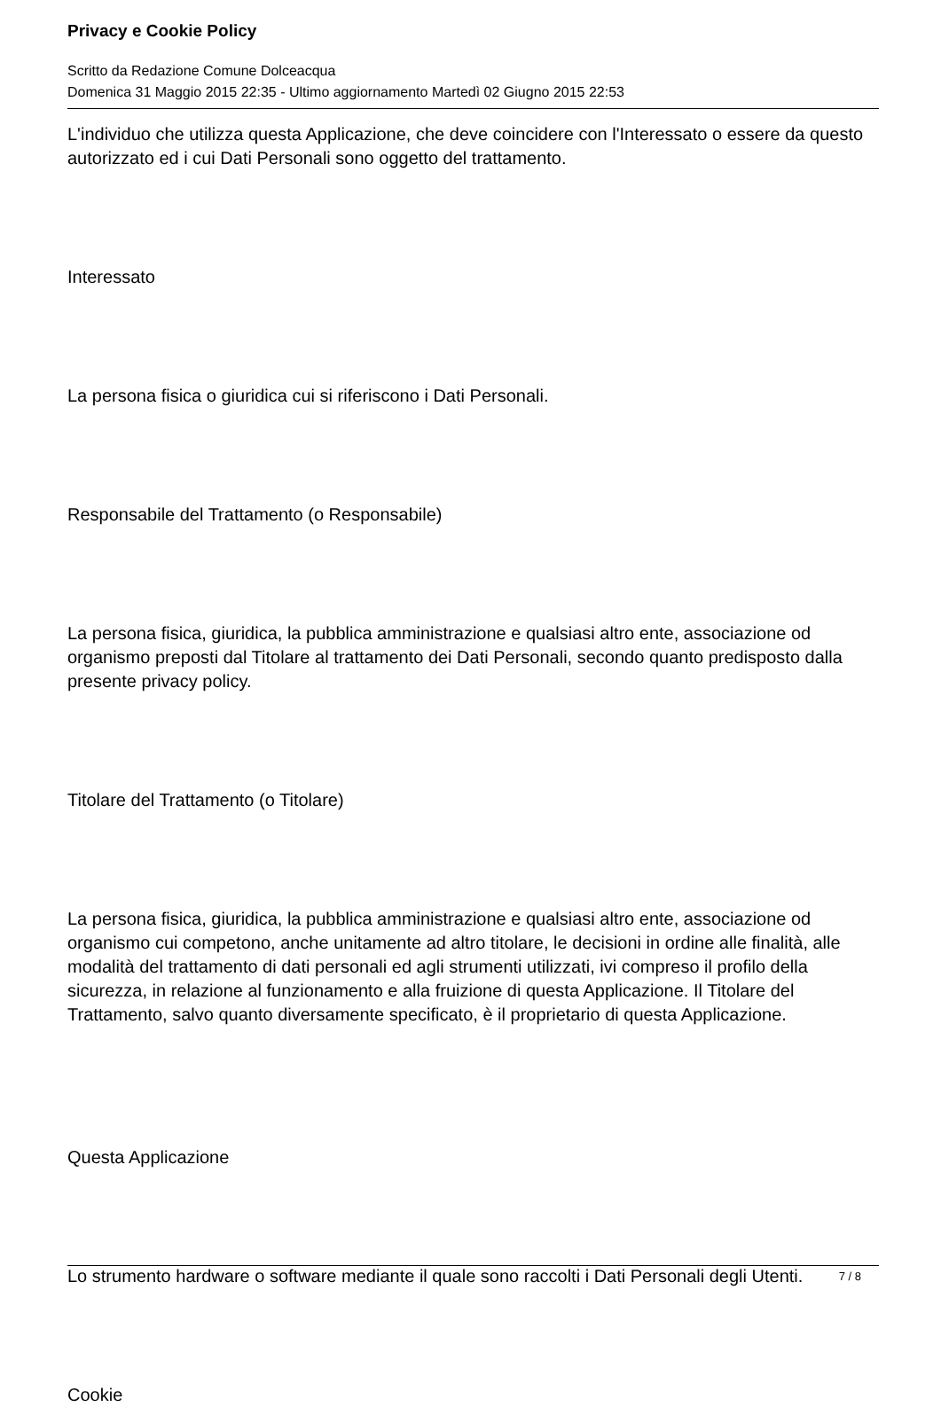Privacy e Cookie Policy
Scritto da Redazione Comune Dolceacqua
Domenica 31 Maggio 2015 22:35 - Ultimo aggiornamento Martedì 02 Giugno 2015 22:53
L'individuo che utilizza questa Applicazione, che deve coincidere con l'Interessato o essere da questo autorizzato ed i cui Dati Personali sono oggetto del trattamento.
Interessato
La persona fisica o giuridica cui si riferiscono i Dati Personali.
Responsabile del Trattamento (o Responsabile)
La persona fisica, giuridica, la pubblica amministrazione e qualsiasi altro ente, associazione od organismo preposti dal Titolare al trattamento dei Dati Personali, secondo quanto predisposto dalla presente privacy policy.
Titolare del Trattamento (o Titolare)
La persona fisica, giuridica, la pubblica amministrazione e qualsiasi altro ente, associazione od organismo cui competono, anche unitamente ad altro titolare, le decisioni in ordine alle finalità, alle modalità del trattamento di dati personali ed agli strumenti utilizzati, ivi compreso il profilo della sicurezza, in relazione al funzionamento e alla fruizione di questa Applicazione. Il Titolare del Trattamento, salvo quanto diversamente specificato, è il proprietario di questa Applicazione.
Questa Applicazione
Lo strumento hardware o software mediante il quale sono raccolti i Dati Personali degli Utenti.
Cookie
7 / 8